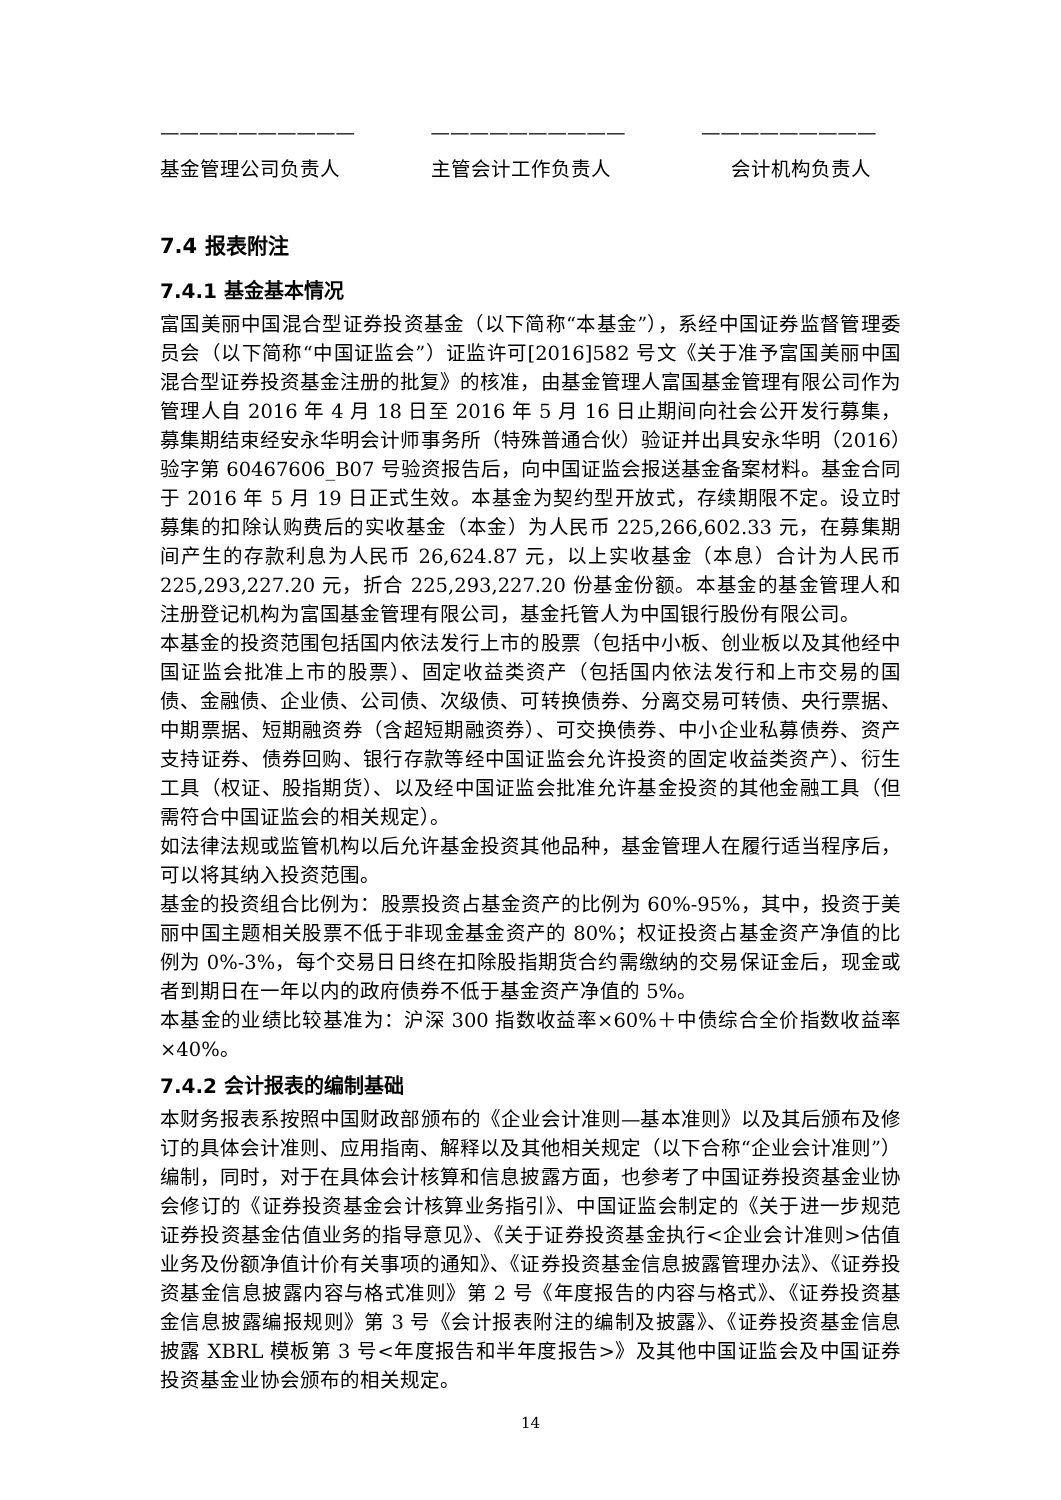—————————— —————————— —————————
基金管理公司负责人 主管会计工作负责人 会计机构负责人
7.4 报表附注
7.4.1 基金基本情况
富国美丽中国混合型证券投资基金（以下简称“本基金”），系经中国证券监督管理委员会（以下简称“中国证监会”）证监许可[2016]582 号文《关于准予富国美丽中国混合型证券投资基金注册的批复》的核准，由基金管理人富国基金管理有限公司作为管理人自 2016 年 4 月 18 日至 2016 年 5 月 16 日止期间向社会公开发行募集，募集期结束经安永华明会计师事务所（特殊普通合伙）验证并出具安永华明（2016）验字第 60467606_B07 号验资报告后，向中国证监会报送基金备案材料。基金合同于 2016 年 5 月 19 日正式生效。本基金为契约型开放式，存续期限不定。设立时募集的扣除认购费后的实收基金（本金）为人民币 225,266,602.33 元，在募集期间产生的存款利息为人民币 26,624.87 元，以上实收基金（本息）合计为人民币 225,293,227.20 元，折合 225,293,227.20 份基金份额。本基金的基金管理人和注册登记机构为富国基金管理有限公司，基金托管人为中国银行股份有限公司。
本基金的投资范围包括国内依法发行上市的股票（包括中小板、创业板以及其他经中国证监会批准上市的股票）、固定收益类资产（包括国内依法发行和上市交易的国债、金融债、企业债、公司债、次级债、可转换债券、分离交易可转债、央行票据、中期票据、短期融资券（含超短期融资券）、可交换债券、中小企业私募债券、资产支持证券、债券回购、银行存款等经中国证监会允许投资的固定收益类资产）、衍生工具（权证、股指期货）、以及经中国证监会批准允许基金投资的其他金融工具（但需符合中国证监会的相关规定）。
如法律法规或监管机构以后允许基金投资其他品种，基金管理人在履行适当程序后，可以将其纳入投资范围。
基金的投资组合比例为：股票投资占基金资产的比例为 60%-95%，其中，投资于美丽中国主题相关股票不低于非现金基金资产的 80%；权证投资占基金资产净值的比例为 0%-3%，每个交易日日终在扣除股指期货合约需缴纳的交易保证金后，现金或者到期日在一年以内的政府债券不低于基金资产净值的 5%。
本基金的业绩比较基准为：沪深 300 指数收益率×60%＋中债综合全价指数收益率×40%。
7.4.2 会计报表的编制基础
本财务报表系按照中国财政部颁布的《企业会计准则—基本准则》以及其后颁布及修订的具体会计准则、应用指南、解释以及其他相关规定（以下合称“企业会计准则”）编制，同时，对于在具体会计核算和信息披露方面，也参考了中国证券投资基金业协会修订的《证券投资基金会计核算业务指引》、中国证监会制定的《关于进一步规范证券投资基金估值业务的指导意见》、《关于证券投资基金执行<企业会计准则>估值业务及份额净值计价有关事项的通知》、《证券投资基金信息披露管理办法》、《证券投资基金信息披露内容与格式准则》第 2 号《年度报告的内容与格式》、《证券投资基金信息披露编报规则》第 3 号《会计报表附注的编制及披露》、《证券投资基金信息披露 XBRL 模板第 3 号<年度报告和半年度报告>》及其他中国证监会及中国证券投资基金业协会颁布的相关规定。
14